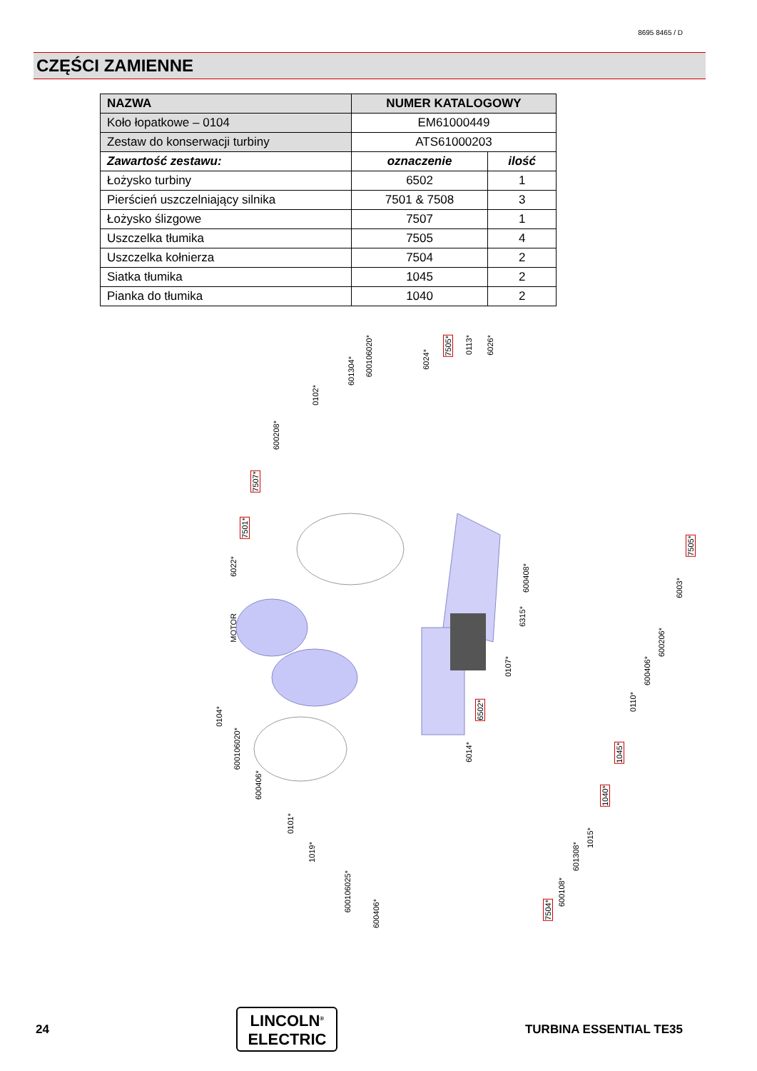8695 8465 / D
CZĘŚCI ZAMIENNE
| NAZWA | NUMER KATALOGOWY | |
| --- | --- | --- |
| Koło łopatkowe – 0104 | EM61000449 | |
| Zestaw do konserwacji turbiny | ATS61000203 | |
| Zawartość zestawu: | oznaczenie | ilość |
| Łożysko turbiny | 6502 | 1 |
| Pierścień uszczelniający silnika | 7501 & 7508 | 3 |
| Łożysko ślizgowe | 7507 | 1 |
| Uszczelka tłumika | 7505 | 4 |
| Uszczelka kołnierza | 7504 | 2 |
| Siatka tłumika | 1045 | 2 |
| Pianka do tłumika | 1040 | 2 |
MOTOR
7507*
7501*
6022*
600208*
0102*
601304*
600106020*
6024*
7505*
0113*
6026*
7505*
6003*
600408*
6315*
600206*
600406*
0107*
6502*
0110*
0104*
600106020*
600406*
6014*
1045*
0101*
1040*
1015*
1019*
601308*
600106025*
600108*
600406*
7504*
24
LINCOLN<sup>®</sup>
ELECTRIC
TURBINA ESSENTIAL TE35